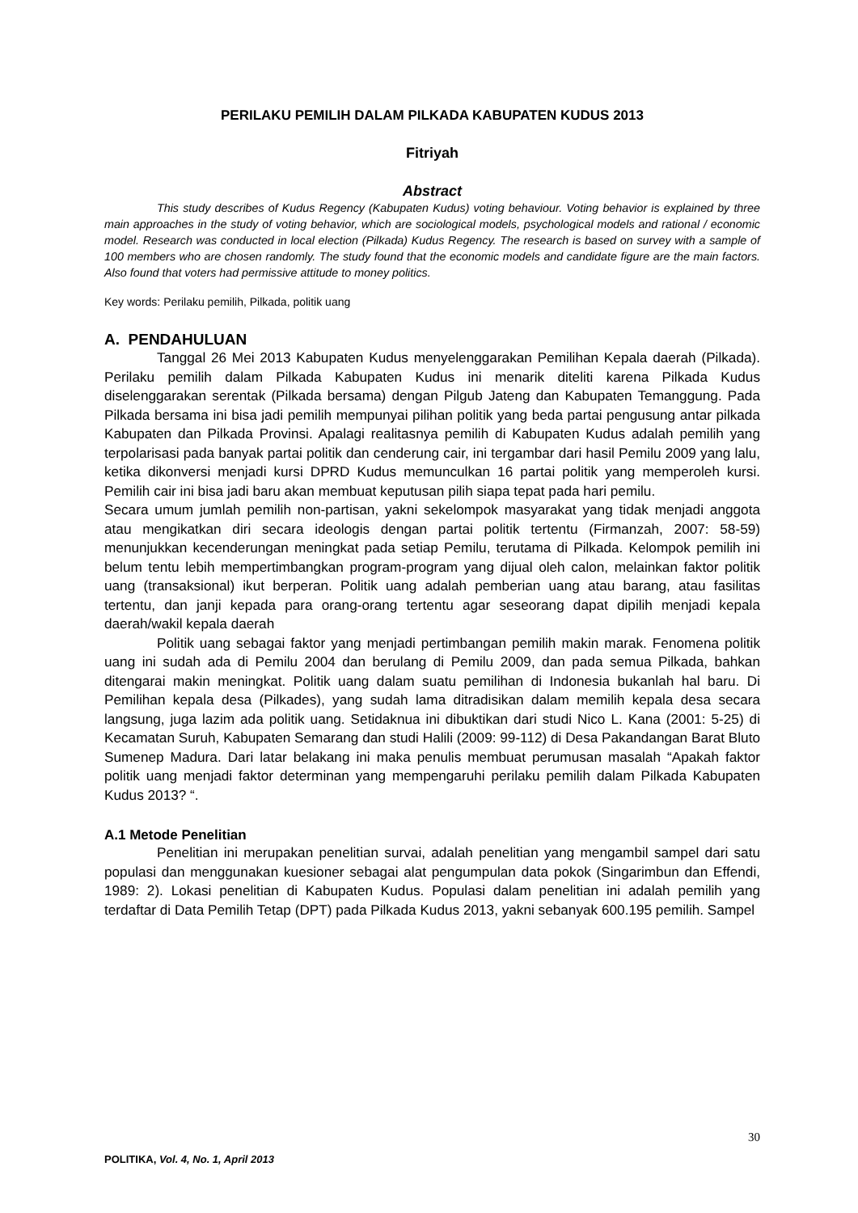PERILAKU PEMILIH DALAM PILKADA KABUPATEN KUDUS 2013
Fitriyah
Abstract
This study describes of Kudus Regency (Kabupaten Kudus) voting behaviour. Voting behavior is explained by three main approaches in the study of voting behavior, which are sociological models, psychological models and rational / economic model. Research was conducted in local election (Pilkada) Kudus Regency. The research is based on survey with a sample of 100 members who are chosen randomly. The study found that the economic models and candidate figure are the main factors. Also found that voters had permissive attitude to money politics.
Key words: Perilaku pemilih, Pilkada, politik uang
A. PENDAHULUAN
Tanggal 26 Mei 2013 Kabupaten Kudus menyelenggarakan Pemilihan Kepala daerah (Pilkada). Perilaku pemilih dalam Pilkada Kabupaten Kudus ini menarik diteliti karena Pilkada Kudus diselenggarakan serentak (Pilkada bersama) dengan Pilgub Jateng dan Kabupaten Temanggung. Pada Pilkada bersama ini bisa jadi pemilih mempunyai pilihan politik yang beda partai pengusung antar pilkada Kabupaten dan Pilkada Provinsi. Apalagi realitasnya pemilih di Kabupaten Kudus adalah pemilih yang terpolarisasi pada banyak partai politik dan cenderung cair, ini tergambar dari hasil Pemilu 2009 yang lalu, ketika dikonversi menjadi kursi DPRD Kudus memunculkan 16 partai politik yang memperoleh kursi. Pemilih cair ini bisa jadi baru akan membuat keputusan pilih siapa tepat pada hari pemilu.
Secara umum jumlah pemilih non-partisan, yakni sekelompok masyarakat yang tidak menjadi anggota atau mengikatkan diri secara ideologis dengan partai politik tertentu (Firmanzah, 2007: 58-59) menunjukkan kecenderungan meningkat pada setiap Pemilu, terutama di Pilkada. Kelompok pemilih ini belum tentu lebih mempertimbangkan program-program yang dijual oleh calon, melainkan faktor politik uang (transaksional) ikut berperan. Politik uang adalah pemberian uang atau barang, atau fasilitas tertentu, dan janji kepada para orang-orang tertentu agar seseorang dapat dipilih menjadi kepala daerah/wakil kepala daerah
Politik uang sebagai faktor yang menjadi pertimbangan pemilih makin marak. Fenomena politik uang ini sudah ada di Pemilu 2004 dan berulang di Pemilu 2009, dan pada semua Pilkada, bahkan ditengarai makin meningkat. Politik uang dalam suatu pemilihan di Indonesia bukanlah hal baru. Di Pemilihan kepala desa (Pilkades), yang sudah lama ditradisikan dalam memilih kepala desa secara langsung, juga lazim ada politik uang. Setidaknua ini dibuktikan dari studi Nico L. Kana (2001: 5-25) di Kecamatan Suruh, Kabupaten Semarang dan studi Halili (2009: 99-112) di Desa Pakandangan Barat Bluto Sumenep Madura. Dari latar belakang ini maka penulis membuat perumusan masalah “Apakah faktor politik uang menjadi faktor determinan yang mempengaruhi perilaku pemilih dalam Pilkada Kabupaten Kudus 2013? “.
A.1 Metode Penelitian
Penelitian ini merupakan penelitian survai, adalah penelitian yang mengambil sampel dari satu populasi dan menggunakan kuesioner sebagai alat pengumpulan data pokok (Singarimbun dan Effendi, 1989: 2). Lokasi penelitian di Kabupaten Kudus. Populasi dalam penelitian ini adalah pemilih yang terdaftar di Data Pemilih Tetap (DPT) pada Pilkada Kudus 2013, yakni sebanyak 600.195 pemilih. Sampel
30
POLITIKA, Vol. 4, No. 1, April 2013